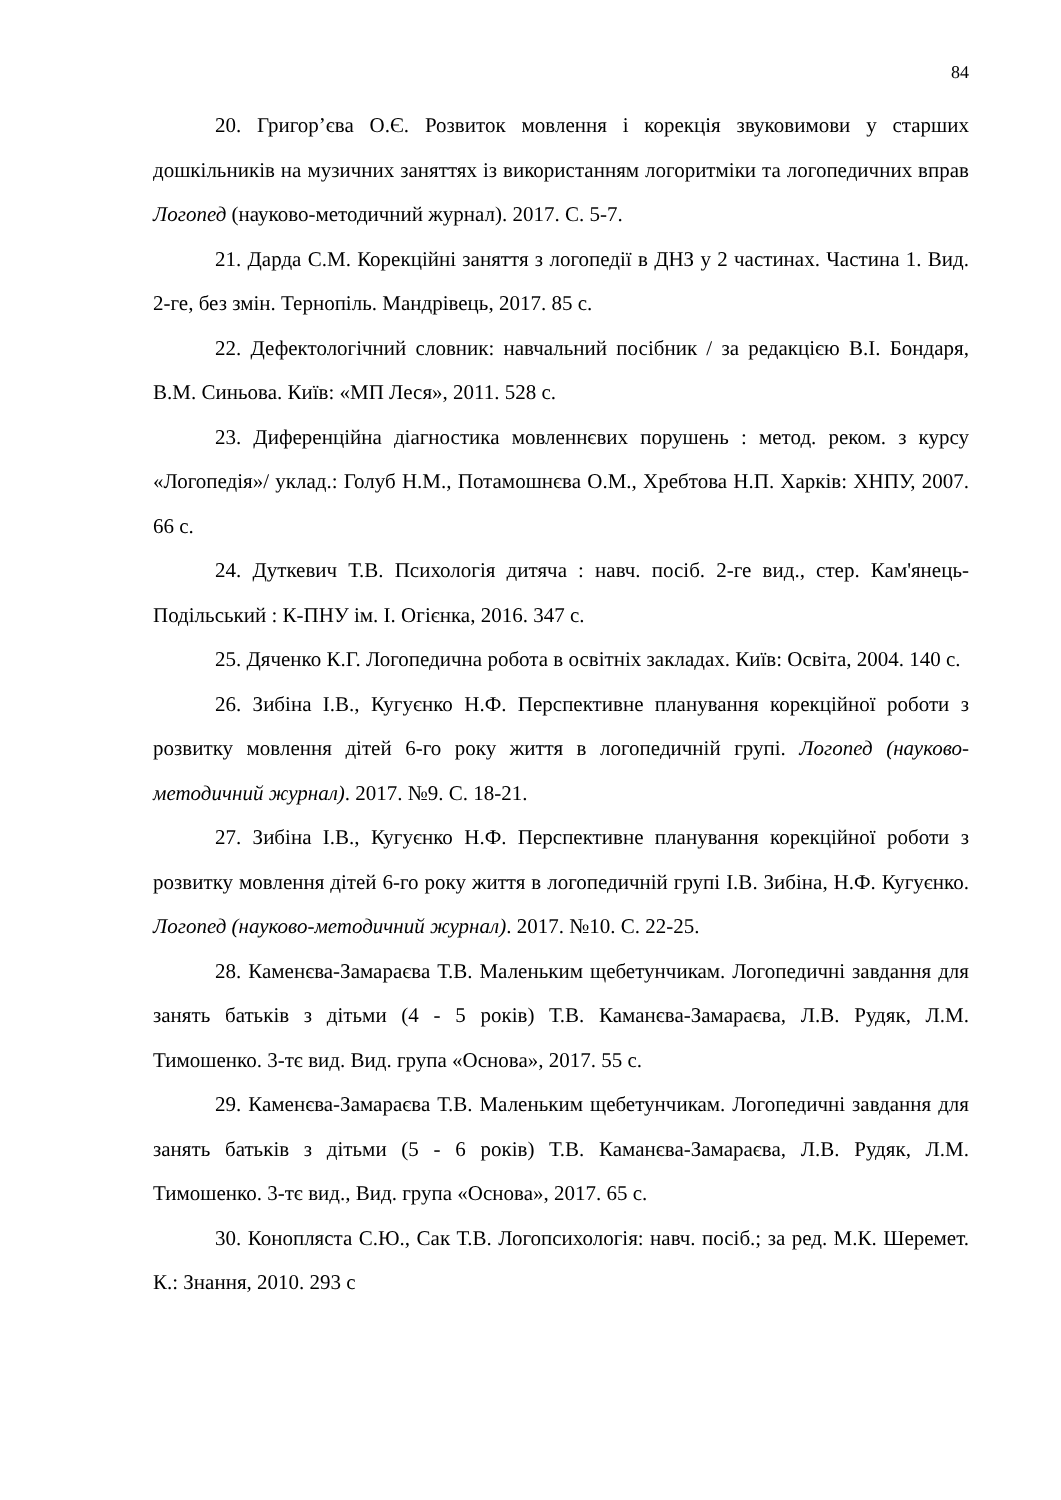84
20. Григор’єва О.Є. Розвиток мовлення і корекція звуковимови у старших дошкільників на музичних заняттях із використанням логоритміки та логопедичних вправ Логопед (науково-методичний журнал). 2017. С. 5-7.
21. Дарда С.М. Корекційні заняття з логопедії в ДНЗ у 2 частинах. Частина 1. Вид. 2-ге, без змін. Тернопіль. Мандрівець, 2017. 85 с.
22. Дефектологічний словник: навчальний посібник / за редакцією В.І. Бондаря, В.М. Синьова. Київ: «МП Леся», 2011. 528 с.
23. Диференційна діагностика мовленнєвих порушень : метод. реком. з курсу «Логопедія»/ уклад.: Голуб Н.М., Потамошнєва О.М., Хребтова Н.П. Харків: ХНПУ, 2007. 66 с.
24. Дуткевич Т.В. Психологія дитяча : навч. посіб. 2-ге вид., стер. Кам'янець-Подільський : К-ПНУ ім. І. Огієнка, 2016. 347 с.
25. Дяченко К.Г. Логопедична робота в освітніх закладах. Київ: Освіта, 2004. 140 с.
26. Зибіна І.В., Кугуєнко Н.Ф. Перспективне планування корекційної роботи з розвитку мовлення дітей 6-го року життя в логопедичній групі. Логопед (науково-методичний журнал). 2017. №9. С. 18-21.
27. Зибіна І.В., Кугуєнко Н.Ф. Перспективне планування корекційної роботи з розвитку мовлення дітей 6-го року життя в логопедичній групі І.В. Зибіна, Н.Ф. Кугуєнко. Логопед (науково-методичний журнал). 2017. №10. С. 22-25.
28. Каменєва-Замараєва Т.В. Маленьким щебетунчикам. Логопедичні завдання для занять батьків з дітьми (4 - 5 років) Т.В. Каманєва-Замараєва, Л.В. Рудяк, Л.М. Тимошенко. 3-тє вид. Вид. група «Основа», 2017. 55 с.
29. Каменєва-Замараєва Т.В. Маленьким щебетунчикам. Логопедичні завдання для занять батьків з дітьми (5 - 6 років) Т.В. Каманєва-Замараєва, Л.В. Рудяк, Л.М. Тимошенко. 3-тє вид., Вид. група «Основа», 2017. 65 с.
30. Конопляста С.Ю., Сак Т.В. Логопсихологія: навч. посіб.; за ред. М.К. Шеремет. К.: Знання, 2010. 293 с